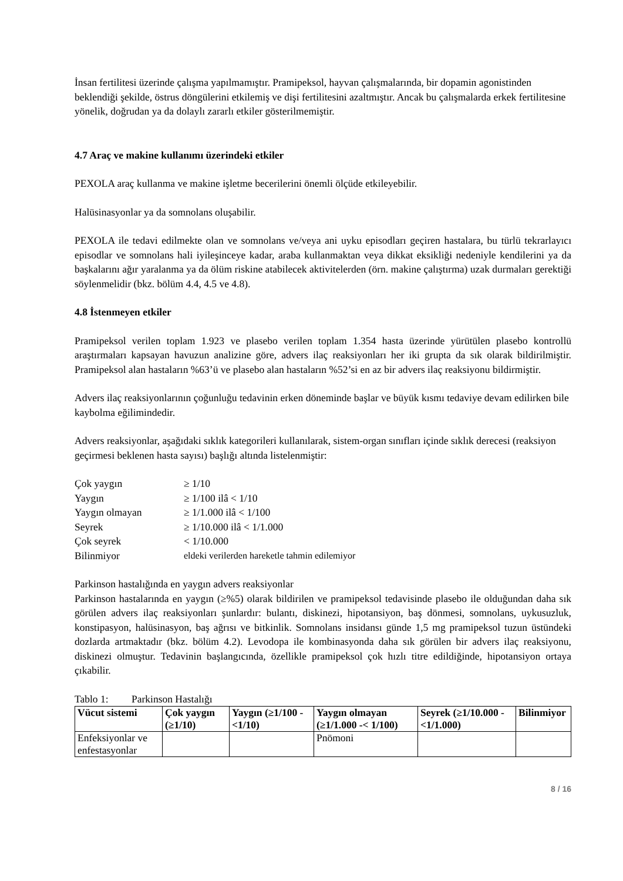İnsan fertilitesi üzerinde çalışma yapılmamıştır. Pramipeksol, hayvan çalışmalarında, bir dopamin agonistinden beklendiği şekilde, östrus döngülerini etkilemiş ve dişi fertilitesini azaltmıştır. Ancak bu çalışmalarda erkek fertilitesine yönelik, doğrudan ya da dolaylı zararlı etkiler gösterilmemiştir.
4.7 Araç ve makine kullanımı üzerindeki etkiler
PEXOLA araç kullanma ve makine işletme becerilerini önemli ölçüde etkileyebilir.
Halüsinasyonlar ya da somnolans oluşabilir.
PEXOLA ile tedavi edilmekte olan ve somnolans ve/veya ani uyku episodları geçiren hastalara, bu türlü tekrarlayıcı episodlar ve somnolans hali iyileşinceye kadar, araba kullanmaktan veya dikkat eksikliği nedeniyle kendilerini ya da başkalarını ağır yaralanma ya da ölüm riskine atabilecek aktivitelerden (örn. makine çalıştırma) uzak durmaları gerektiği söylenmelidir (bkz. bölüm 4.4, 4.5 ve 4.8).
4.8 İstenmeyen etkiler
Pramipeksol verilen toplam 1.923 ve plasebo verilen toplam 1.354 hasta üzerinde yürütülen plasebo kontrollü araştırmaları kapsayan havuzun analizine göre, advers ilaç reaksiyonları her iki grupta da sık olarak bildirilmiştir. Pramipeksol alan hastaların %63’ü ve plasebo alan hastaların %52’si en az bir advers ilaç reaksiyonu bildirmiştir.
Advers ilaç reaksiyonlarının çoğunluğu tedavinin erken döneminde başlar ve büyük kısmı tedaviye devam edilirken bile kaybolma eğilimindedir.
Advers reaksiyonlar, aşağıdaki sıklık kategorileri kullanılarak, sistem-organ sınıfları içinde sıklık derecesi (reaksiyon geçirmesi beklenen hasta sayısı) başlığı altında listelenmiştir:
| Çok yaygın | ≥ 1/10 |
| Yaygın | ≥ 1/100 ilâ < 1/10 |
| Yaygın olmayan | ≥ 1/1.000 ilâ < 1/100 |
| Seyrek | ≥ 1/10.000 ilâ < 1/1.000 |
| Çok seyrek | < 1/10.000 |
| Bilinmiyor | eldeki verilerden hareketle tahmin edilemiyor |
Parkinson hastalığında en yaygın advers reaksiyonlar
Parkinson hastalarında en yaygın (≥%5) olarak bildirilen ve pramipeksol tedavisinde plasebo ile olduğundan daha sık görülen advers ilaç reaksiyonları şunlardır: bulantı, diskinezi, hipotansiyon, baş dönmesi, somnolans, uykusuzluk, konstipasyon, halüsinasyon, baş ağrısı ve bitkinlik. Somnolans insidansı günde 1,5 mg pramipeksol tuzun üstündeki dozlarda artmaktadır (bkz. bölüm 4.2). Levodopa ile kombinasyonda daha sık görülen bir advers ilaç reaksiyonu, diskinezi olmuştur. Tedavinin başlangıcında, özellikle pramipeksol çok hızlı titre edildiğinde, hipotansiyon ortaya çıkabilir.
Tablo 1: Parkinson Hastalığı
| Vücut sistemi | Çok yaygın (≥1/10) | Yaygın (≥1/100 -<1/10) | Yaygın olmayan (≥1/1.000 -< 1/100) | Seyrek (≥1/10.000 - <1/1.000) | Bilinmiyor |
| --- | --- | --- | --- | --- | --- |
| Enfeksiyonlar ve enfestasyonlar | | | Pnömoni | | |
8 / 16